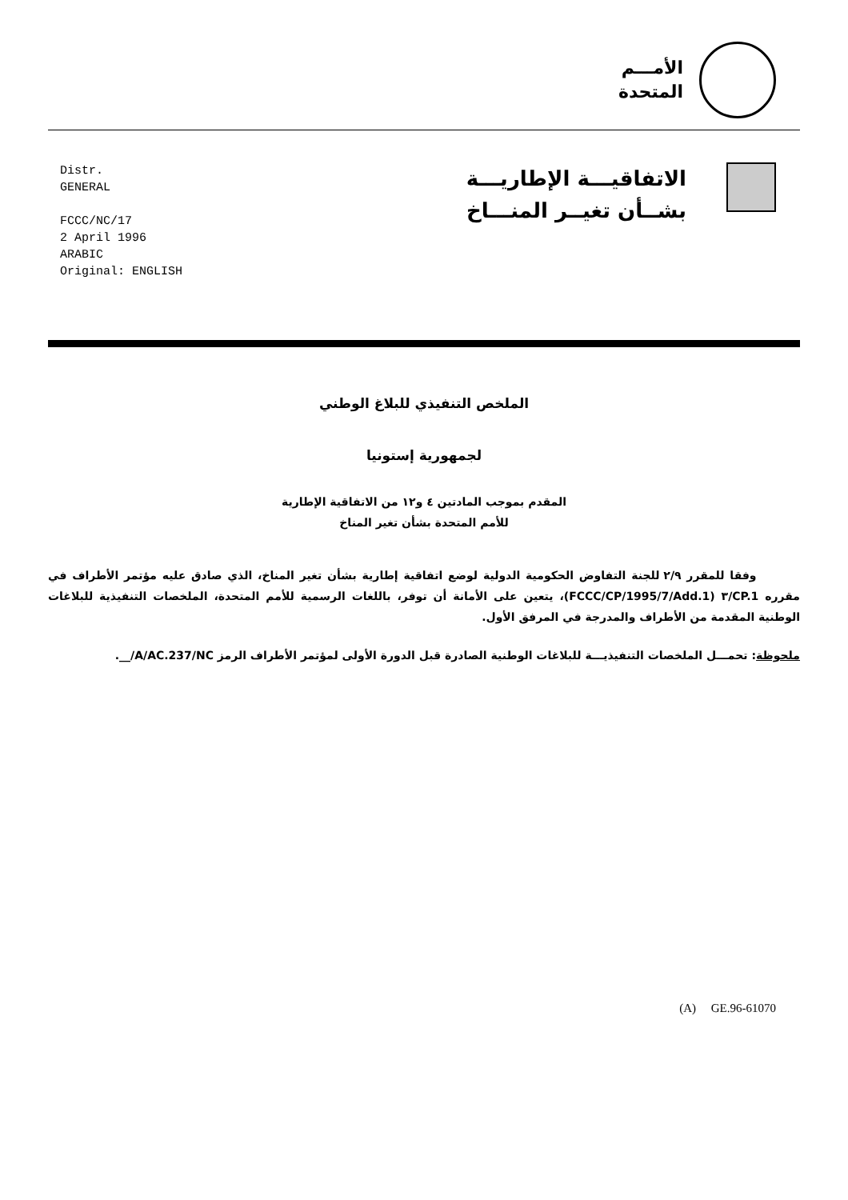الأمـــم
المتحدة
Distr.
GENERAL
FCCC/NC/17
2 April 1996
ARABIC
Original: ENGLISH
الاتفاقيـــة الإطاريـــة
بشــأن تغيــر المنـــاخ
الملخص التنفيذي للبلاغ الوطني
لجمهورية إستونيا
المقدم بموجب المادتين ٤ و١٢ من الاتفاقية الإطارية
للأمم المتحدة بشأن تغير المناخ
وفقا للمقرر ٢/٩ للجنة التفاوض الحكومية الدولية لوضع اتفاقية إطارية بشأن تغير المناخ، الذي صادق عليه مؤتمر الأطراف في مقرره CP.1/٣ (FCCC/CP/1995/7/Add.1)، يتعين على الأمانة أن توفر، باللغات الرسمية للأمم المتحدة، الملخصات التنفيذية للبلاغات الوطنية المقدمة من الأطراف والمدرجة في المرفق الأول.
ملحوظة: تحمـــل الملخصات التنفيذيـــة للبلاغات الوطنية الصادرة قبل الدورة الأولى لمؤتمر الأطراف الرمز A/AC.237/NC/__.
(A) GE.96-61070